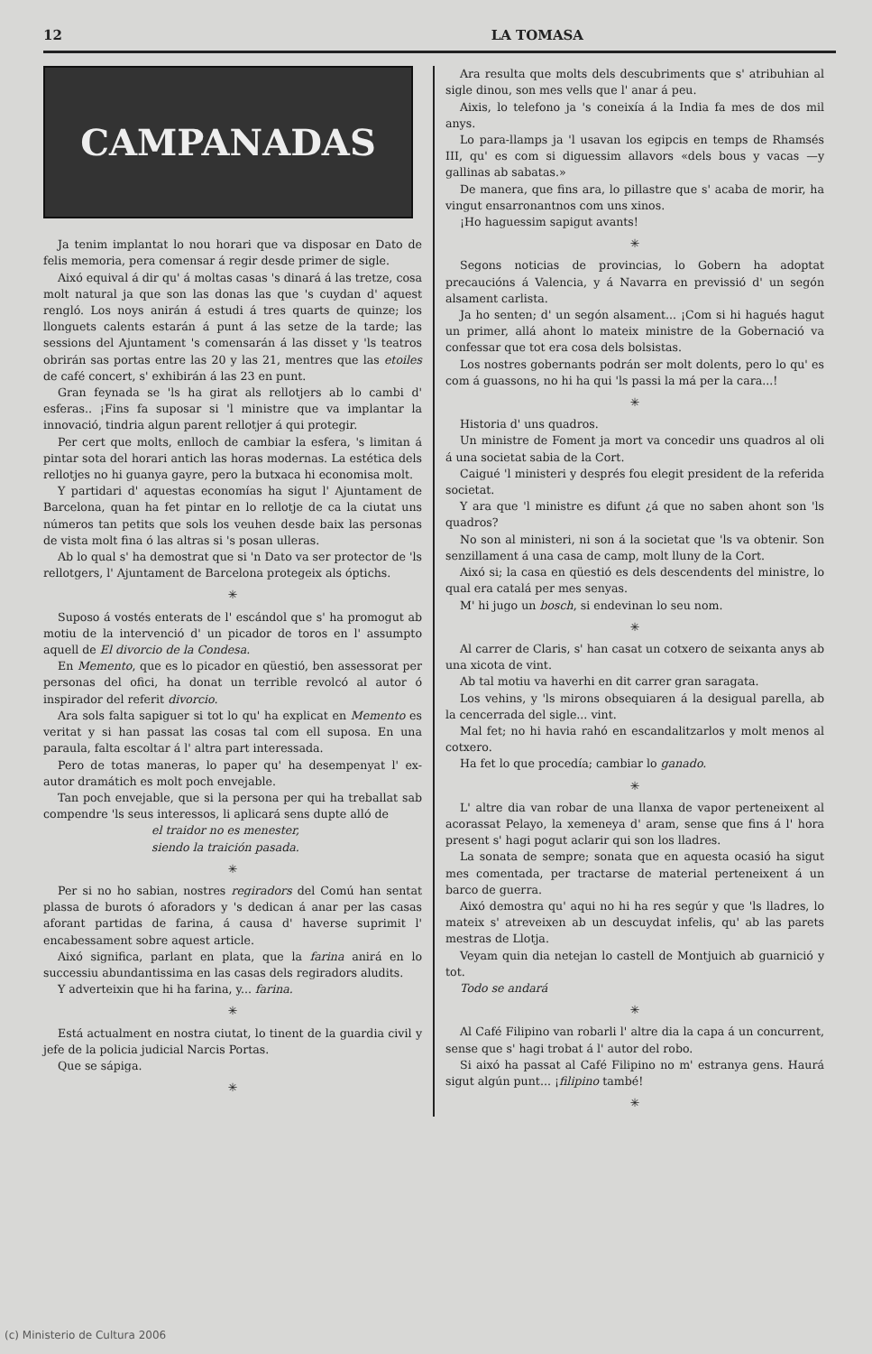12 LA TOMASA
CAMPANADAS
Ja tenim implantat lo nou horari que va disposar en Dato de felis memoria, pera comensar á regir desde primer de sigle.
Aixó equival á dir qu' á moltas casas 's dinará á las tretze, cosa molt natural ja que son las donas las que 's cuydan d' aquest rengló. Los noys anirán á estudi á tres quarts de quinze; los llonguets calents estarán á punt á las setze de la tarde; las sessions del Ajuntament 's comensarán á las disset y 'ls teatros obrirán sas portas entre las 20 y las 21, mentres que las etoiles de café concert, s' exhibirán á las 23 en punt.
Gran feynada se 'ls ha girat als rellotjers ab lo cambi d' esferas.. ¡Fins fa suposar si 'l ministre que va implantar la innovació, tindria algun parent rellotjer á qui protegir.
Per cert que molts, enlloch de cambiar la esfera, 's limitan á pintar sota del horari antich las horas modernas. La estética dels rellotjes no hi guanya gayre, pero la butxaca hi economisa molt.
Y partidari d' aquestas economías ha sigut l' Ajuntament de Barcelona, quan ha fet pintar en lo rellotje de ca la ciutat uns números tan petits que sols los veuhen desde baix las personas de vista molt fina ó las altras si 's posan ulleras.
Ab lo qual s' ha demostrat que si 'n Dato va ser protector de 'ls rellotgers, l' Ajuntament de Barcelona protegeix als óptichs.
✳
Suposo á vostés enterats de l' escándol que s' ha promogut ab motiu de la intervenció d' un picador de toros en l' assumpto aquell de El divorcio de la Condesa.
En Memento, que es lo picador en qüestió, ben assessorat per personas del ofici, ha donat un terrible revolcó al autor ó inspirador del referit divorcio.
Ara sols falta sapiguer si tot lo qu' ha explicat en Memento es veritat y si han passat las cosas tal com ell suposa. En una paraula, falta escoltar á l' altra part interessada.
Pero de totas maneras, lo paper qu' ha desempenyat l' ex-autor dramátich es molt poch envejable.
Tan poch envejable, que si la persona per qui ha treballat sab compendre 'ls seus interessos, li aplicará sens dupte alló de
el traidor no es menester,
siendo la traición pasada.
✳
Per si no ho sabian, nostres regiradors del Comú han sentat plassa de burots ó aforadors y 's dedican á anar per las casas aforant partidas de farina, á causa d' haverse suprimit l' encabessament sobre aquest article.
Aixó significa, parlant en plata, que la farina anirá en lo successiu abundantissima en las casas dels regiradors aludits.
Y adverteixin que hi ha farina, y... farina.
✳
Está actualment en nostra ciutat, lo tinent de la guardia civil y jefe de la policia judicial Narcis Portas.
Que se sápiga.
✳
Ara resulta que molts dels descubriments que s' atribuhian al sigle dinou, son mes vells que l' anar á peu.
Aixis, lo telefono ja 's coneixía á la India fa mes de dos mil anys.
Lo para-llamps ja 'l usavan los egipcis en temps de Rhamsés III, qu' es com si diguessim allavors «dels bous y vacas —y gallinas ab sabatas.»
De manera, que fins ara, lo pillastre que s' acaba de morir, ha vingut ensarronantnos com uns xinos.
¡Ho haguessim sapigut avants!
✳
Segons noticias de provincias, lo Gobern ha adoptat precaucións á Valencia, y á Navarra en previssió d' un segón alsament carlista.
Ja ho senten; d' un segón alsament... ¡Com si hi hagués hagut un primer, allá ahont lo mateix ministre de la Gobernació va confessar que tot era cosa dels bolsistas.
Los nostres gobernants podrán ser molt dolents, pero lo qu' es com á guassons, no hi ha qui 'ls passi la má per la cara...!
✳
Historia d' uns quadros.
Un ministre de Foment ja mort va concedir uns quadros al oli á una societat sabia de la Cort.
Caigué 'l ministeri y després fou elegit president de la referida societat.
Y ara que 'l ministre es difunt ¿á que no saben ahont son 'ls quadros?
No son al ministeri, ni son á la societat que 'ls va obtenir. Son senzillament á una casa de camp, molt lluny de la Cort.
Aixó si; la casa en qüestió es dels descendents del ministre, lo qual era catalá per mes senyas.
M' hi jugo un bosch, si endevinan lo seu nom.
✳
Al carrer de Claris, s' han casat un cotxero de seixanta anys ab una xicota de vint.
Ab tal motiu va haverhi en dit carrer gran saragata.
Los vehins, y 'ls mirons obsequiaren á la desigual parella, ab la cencerrada del sigle... vint.
Mal fet; no hi havia rahó en escandalitzarlos y molt menos al cotxero.
Ha fet lo que procedía; cambiar lo ganado.
✳
L' altre dia van robar de una llanxa de vapor perteneixent al acorassat Pelayo, la xemeneya d' aram, sense que fins á l' hora present s' hagi pogut aclarir qui son los lladres.
La sonata de sempre; sonata que en aquesta ocasió ha sigut mes comentada, per tractarse de material perteneixent á un barco de guerra.
Aixó demostra qu' aqui no hi ha res segúr y que 'ls lladres, lo mateix s' atreveixen ab un descuydat infelis, qu' ab las parets mestras de Llotja.
Veyam quin dia netejan lo castell de Montjuich ab guarnició y tot.
Todo se andará
✳
Al Café Filipino van robarli l' altre dia la capa á un concurrent, sense que s' hagi trobat á l' autor del robo.
Si aixó ha passat al Café Filipino no m' estranya gens. Haurá sigut algún punt... ¡filipino també!
✳
(c) Ministerio de Cultura 2006